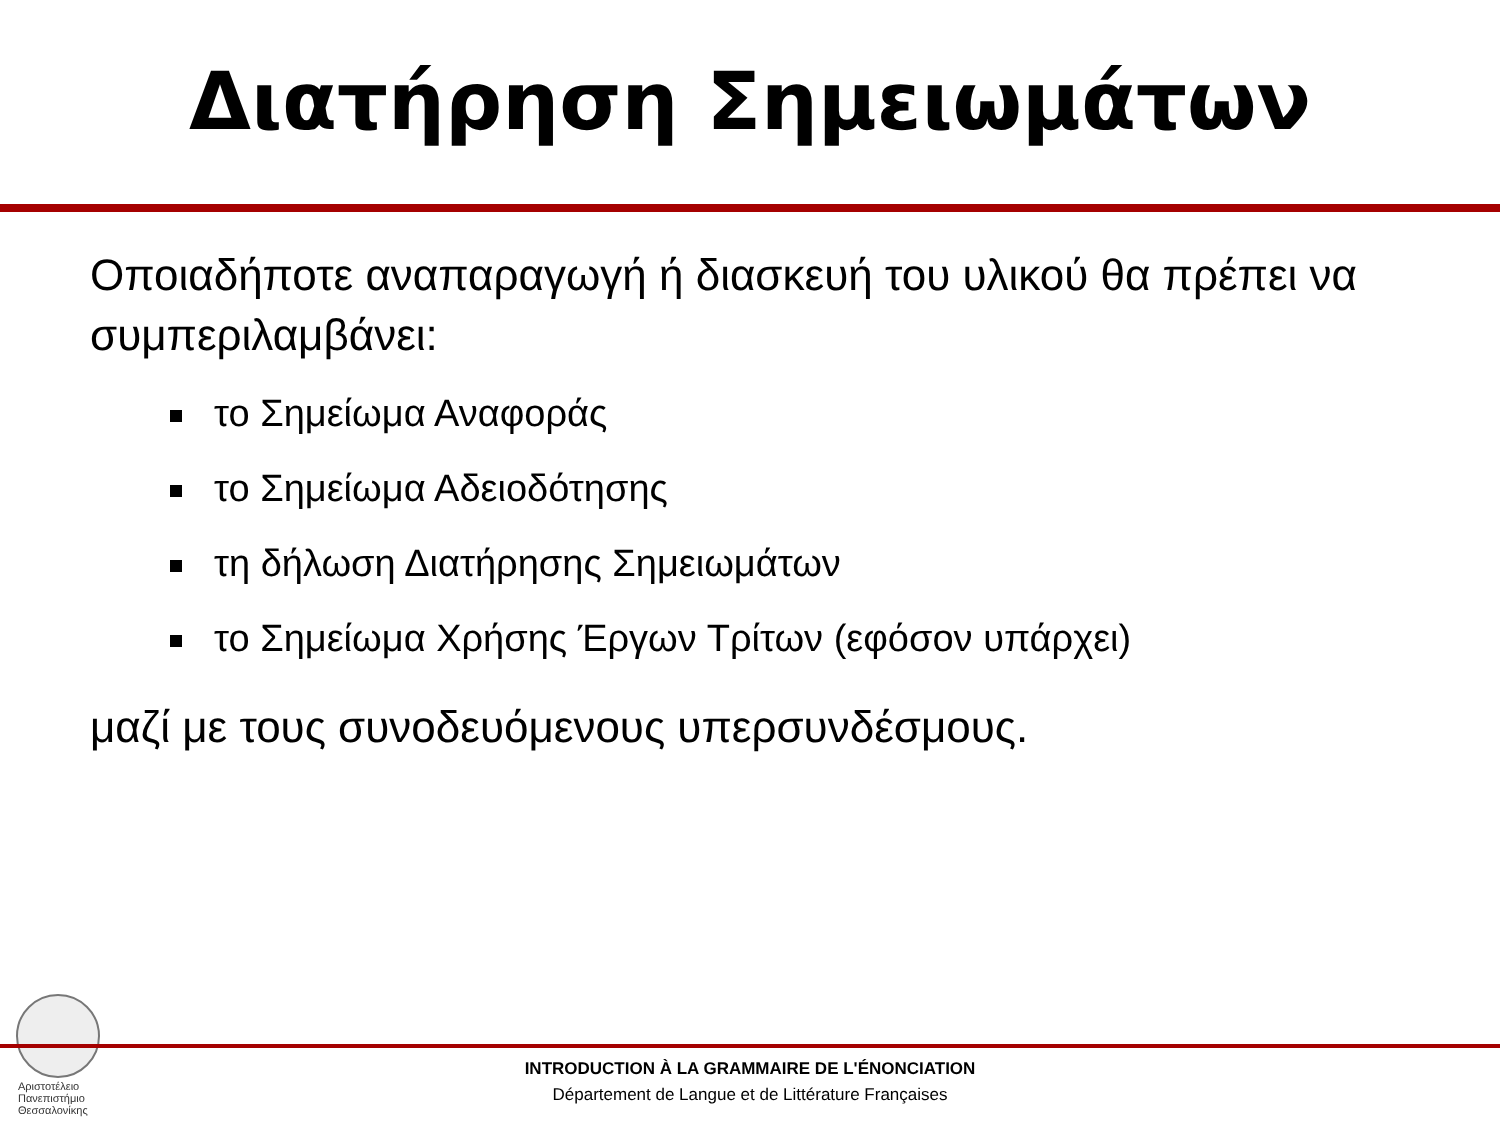Διατήρηση Σημειωμάτων
Οποιαδήποτε αναπαραγωγή ή διασκευή του υλικού θα πρέπει να συμπεριλαμβάνει:
το Σημείωμα Αναφοράς
το Σημείωμα Αδειοδότησης
τη δήλωση Διατήρησης Σημειωμάτων
το Σημείωμα Χρήσης Έργων Τρίτων (εφόσον υπάρχει)
μαζί με τους συνοδευόμενους υπερσυνδέσμους.
Αριστοτέλειο
Πανεπιστήμιο
Θεσσαλονίκης
INTRODUCTION À LA GRAMMAIRE DE L'ÉNONCIATION
Département de Langue et de Littérature Françaises